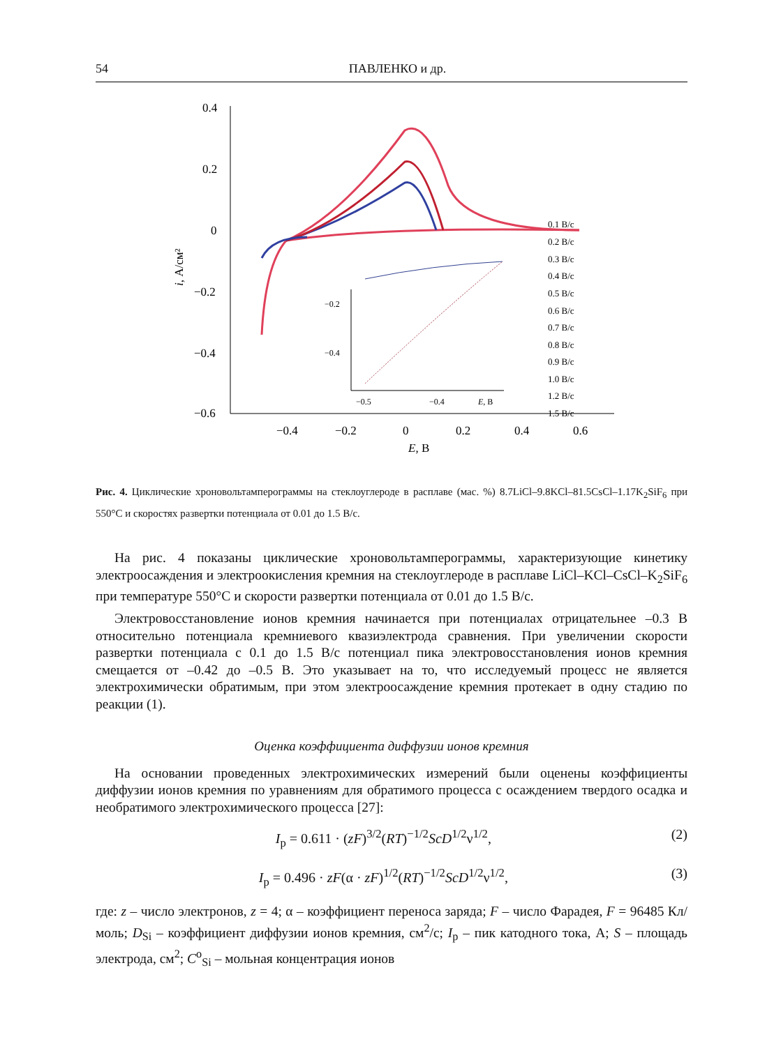54 ПАВЛЕНКО и др.
0.4
0.2
0
−0.2
−0.4
−0.6
−0.4
−0.2
0
0.2
0.4
0.6
E, В
i, А/см²
−0.5
−0.4
E, В
−0.2
−0.4
0.1 В/с
0.2 В/с
0.3 В/с
0.4 В/с
0.5 В/с
0.6 В/с
0.7 В/с
0.8 В/с
0.9 В/с
1.0 В/с
1.2 В/с
1.5 В/с
Рис. 4. Циклические хроновольтамперограммы на стеклоуглероде в расплаве (мас. %) 8.7LiCl–9.8KCl–81.5CsCl–1.17K<sub>2</sub>SiF<sub>6</sub> при 550°C и скоростях развертки потенциала от 0.01 до 1.5 В/с.
На рис. 4 показаны циклические хроновольтамперограммы, характеризующие кинетику электроосаждения и электроокисления кремния на стеклоуглероде в расплаве LiCl–KCl–CsCl–K<sub>2</sub>SiF<sub>6</sub> при температуре 550°C и скорости развертки потенциала от 0.01 до 1.5 В/с.
Электровосстановление ионов кремния начинается при потенциалах отрицательнее –0.3 В относительно потенциала кремниевого квазиэлектрода сравнения. При увеличении скорости развертки потенциала с 0.1 до 1.5 В/с потенциал пика электровосстановления ионов кремния смещается от –0.42 до –0.5 В. Это указывает на то, что исследуемый процесс не является электрохимически обратимым, при этом электроосаждение кремния протекает в одну стадию по реакции (1).
Оценка коэффициента диффузии ионов кремния
На основании проведенных электрохимических измерений были оценены коэффициенты диффузии ионов кремния по уравнениям для обратимого процесса с осаждением твердого осадка и необратимого электрохимического процесса [27]:
I<sub>p</sub> = 0.611 · (zF)<sup>3/2</sup>(RT)<sup>−1/2</sup>ScD<sup>1/2</sup>ν<sup>1/2</sup>, (2)
I<sub>p</sub> = 0.496 · zF(α · zF)<sup>1/2</sup>(RT)<sup>−1/2</sup>ScD<sup>1/2</sup>ν<sup>1/2</sup>, (3)
где: z – число электронов, z = 4; α – коэффициент переноса заряда; F – число Фарадея, F = 96485 Кл/моль; D<sub>Si</sub> – коэффициент диффузии ионов кремния, см<sup>2</sup>/с; I<sub>p</sub> – пик катодного тока, А; S – площадь электрода, см<sup>2</sup>; C<sup>o</sup><sub>Si</sub> – мольная концентрация ионов